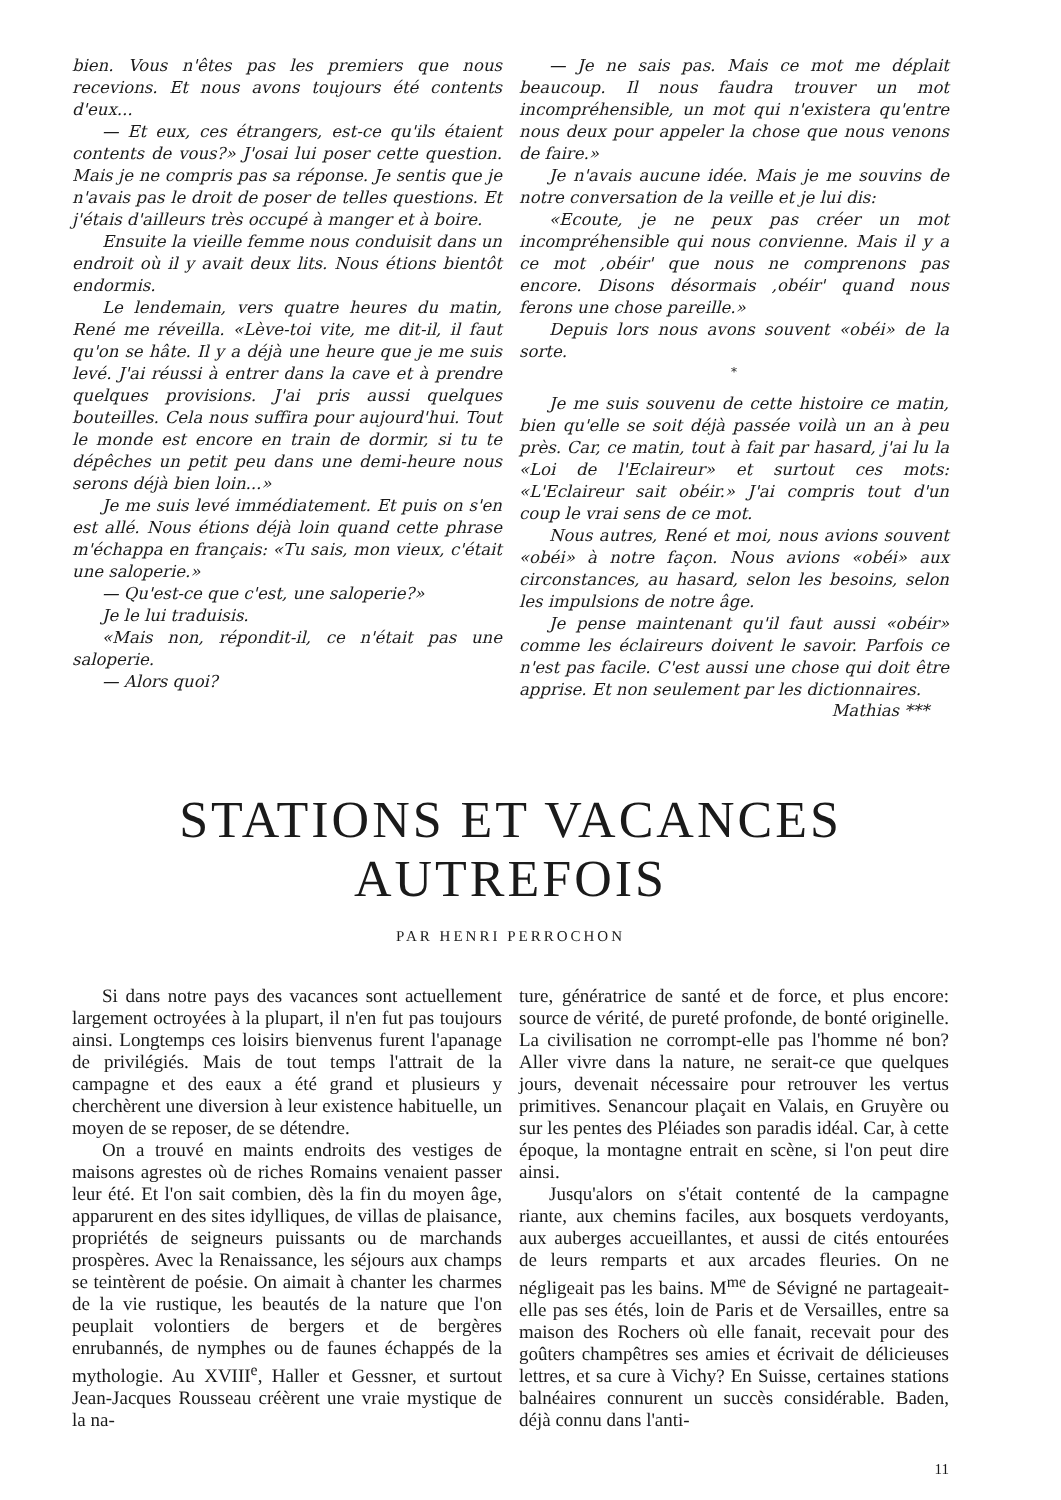bien. Vous n'êtes pas les premiers que nous recevions. Et nous avons toujours été contents d'eux...
— Et eux, ces étrangers, est-ce qu'ils étaient contents de vous?» J'osai lui poser cette question. Mais je ne compris pas sa réponse. Je sentis que je n'avais pas le droit de poser de telles questions. Et j'étais d'ailleurs très occupé à manger et à boire.
Ensuite la vieille femme nous conduisit dans un endroit où il y avait deux lits. Nous étions bientôt endormis.
Le lendemain, vers quatre heures du matin, René me réveilla. «Lève-toi vite, me dit-il, il faut qu'on se hâte. Il y a déjà une heure que je me suis levé. J'ai réussi à entrer dans la cave et à prendre quelques provisions. J'ai pris aussi quelques bouteilles. Cela nous suffira pour aujourd'hui. Tout le monde est encore en train de dormir, si tu te dépêches un petit peu dans une demi-heure nous serons déjà bien loin...»
Je me suis levé immédiatement. Et puis on s'en est allé. Nous étions déjà loin quand cette phrase m'échappa en français: «Tu sais, mon vieux, c'était une saloperie.»
— Qu'est-ce que c'est, une saloperie?»
Je le lui traduisis.
«Mais non, répondit-il, ce n'était pas une saloperie.
— Alors quoi?
— Je ne sais pas. Mais ce mot me déplait beaucoup. Il nous faudra trouver un mot incompréhensible, un mot qui n'existera qu'entre nous deux pour appeler la chose que nous venons de faire.»
Je n'avais aucune idée. Mais je me souvins de notre conversation de la veille et je lui dis:
«Ecoute, je ne peux pas créer un mot incompréhensible qui nous convienne. Mais il y a ce mot ,obéir' que nous ne comprenons pas encore. Disons désormais ,obéir' quand nous ferons une chose pareille.»
Depuis lors nous avons souvent «obéi» de la sorte.
*
Je me suis souvenu de cette histoire ce matin, bien qu'elle se soit déjà passée voilà un an à peu près. Car, ce matin, tout à fait par hasard, j'ai lu la «Loi de l'Eclaireur» et surtout ces mots: «L'Eclaireur sait obéir.» J'ai compris tout d'un coup le vrai sens de ce mot.
Nous autres, René et moi, nous avions souvent «obéi» à notre façon. Nous avions «obéi» aux circonstances, au hasard, selon les besoins, selon les impulsions de notre âge.
Je pense maintenant qu'il faut aussi «obéir» comme les éclaireurs doivent le savoir. Parfois ce n'est pas facile. C'est aussi une chose qui doit être apprise. Et non seulement par les dictionnaires.
Mathias ***
STATIONS ET VACANCES AUTREFOIS
PAR HENRI PERROCHON
Si dans notre pays des vacances sont actuellement largement octroyées à la plupart, il n'en fut pas toujours ainsi. Longtemps ces loisirs bienvenus furent l'apanage de privilégiés. Mais de tout temps l'attrait de la campagne et des eaux a été grand et plusieurs y cherchèrent une diversion à leur existence habituelle, un moyen de se reposer, de se détendre.
On a trouvé en maints endroits des vestiges de maisons agrestes où de riches Romains venaient passer leur été. Et l'on sait combien, dès la fin du moyen âge, apparurent en des sites idylliques, de villas de plaisance, propriétés de seigneurs puissants ou de marchands prospères. Avec la Renaissance, les séjours aux champs se teintèrent de poésie. On aimait à chanter les charmes de la vie rustique, les beautés de la nature que l'on peuplait volontiers de bergers et de bergères enrubannés, de nymphes ou de faunes échappés de la mythologie. Au XVIII<sup>e</sup>, Haller et Gessner, et surtout Jean-Jacques Rousseau créèrent une vraie mystique de la na-
ture, génératrice de santé et de force, et plus encore: source de vérité, de pureté profonde, de bonté originelle. La civilisation ne corrompt-elle pas l'homme né bon? Aller vivre dans la nature, ne serait-ce que quelques jours, devenait nécessaire pour retrouver les vertus primitives. Senancour plaçait en Valais, en Gruyère ou sur les pentes des Pléiades son paradis idéal. Car, à cette époque, la montagne entrait en scène, si l'on peut dire ainsi.
Jusqu'alors on s'était contenté de la campagne riante, aux chemins faciles, aux bosquets verdoyants, aux auberges accueillantes, et aussi de cités entourées de leurs remparts et aux arcades fleuries. On ne négligeait pas les bains. M<sup>me</sup> de Sévigné ne partageait-elle pas ses étés, loin de Paris et de Versailles, entre sa maison des Rochers où elle fanait, recevait pour des goûters champêtres ses amies et écrivait de délicieuses lettres, et sa cure à Vichy? En Suisse, certaines stations balnéaires connurent un succès considérable. Baden, déjà connu dans l'anti-
11